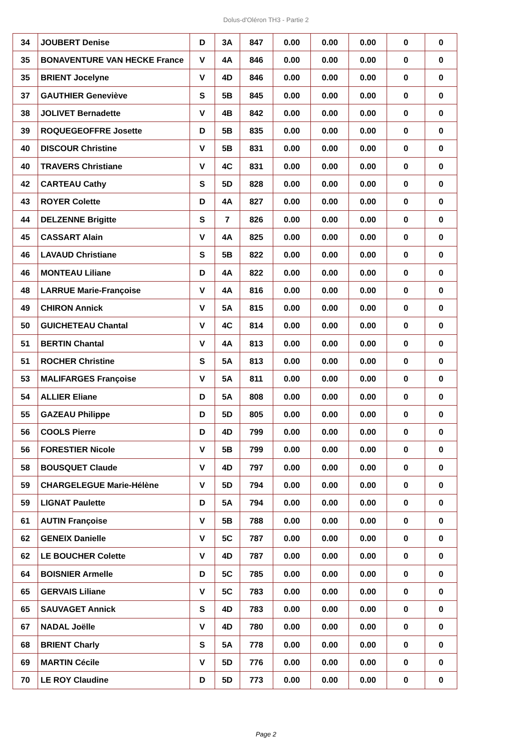Dolus-d'Oléron TH3 - Partie 2
| 34 | JOUBERT Denise | D | 3A | 847 | 0.00 | 0.00 | 0.00 | 0 | 0 |
| 35 | BONAVENTURE VAN HECKE France | V | 4A | 846 | 0.00 | 0.00 | 0.00 | 0 | 0 |
| 35 | BRIENT Jocelyne | V | 4D | 846 | 0.00 | 0.00 | 0.00 | 0 | 0 |
| 37 | GAUTHIER Geneviève | S | 5B | 845 | 0.00 | 0.00 | 0.00 | 0 | 0 |
| 38 | JOLIVET Bernadette | V | 4B | 842 | 0.00 | 0.00 | 0.00 | 0 | 0 |
| 39 | ROQUEGEOFFRE Josette | D | 5B | 835 | 0.00 | 0.00 | 0.00 | 0 | 0 |
| 40 | DISCOUR Christine | V | 5B | 831 | 0.00 | 0.00 | 0.00 | 0 | 0 |
| 40 | TRAVERS Christiane | V | 4C | 831 | 0.00 | 0.00 | 0.00 | 0 | 0 |
| 42 | CARTEAU Cathy | S | 5D | 828 | 0.00 | 0.00 | 0.00 | 0 | 0 |
| 43 | ROYER Colette | D | 4A | 827 | 0.00 | 0.00 | 0.00 | 0 | 0 |
| 44 | DELZENNE Brigitte | S | 7 | 826 | 0.00 | 0.00 | 0.00 | 0 | 0 |
| 45 | CASSART Alain | V | 4A | 825 | 0.00 | 0.00 | 0.00 | 0 | 0 |
| 46 | LAVAUD Christiane | S | 5B | 822 | 0.00 | 0.00 | 0.00 | 0 | 0 |
| 46 | MONTEAU Liliane | D | 4A | 822 | 0.00 | 0.00 | 0.00 | 0 | 0 |
| 48 | LARRUE Marie-Françoise | V | 4A | 816 | 0.00 | 0.00 | 0.00 | 0 | 0 |
| 49 | CHIRON Annick | V | 5A | 815 | 0.00 | 0.00 | 0.00 | 0 | 0 |
| 50 | GUICHETEAU Chantal | V | 4C | 814 | 0.00 | 0.00 | 0.00 | 0 | 0 |
| 51 | BERTIN Chantal | V | 4A | 813 | 0.00 | 0.00 | 0.00 | 0 | 0 |
| 51 | ROCHER Christine | S | 5A | 813 | 0.00 | 0.00 | 0.00 | 0 | 0 |
| 53 | MALIFARGES Françoise | V | 5A | 811 | 0.00 | 0.00 | 0.00 | 0 | 0 |
| 54 | ALLIER Eliane | D | 5A | 808 | 0.00 | 0.00 | 0.00 | 0 | 0 |
| 55 | GAZEAU Philippe | D | 5D | 805 | 0.00 | 0.00 | 0.00 | 0 | 0 |
| 56 | COOLS Pierre | D | 4D | 799 | 0.00 | 0.00 | 0.00 | 0 | 0 |
| 56 | FORESTIER Nicole | V | 5B | 799 | 0.00 | 0.00 | 0.00 | 0 | 0 |
| 58 | BOUSQUET Claude | V | 4D | 797 | 0.00 | 0.00 | 0.00 | 0 | 0 |
| 59 | CHARGELEGUE Marie-Hélène | V | 5D | 794 | 0.00 | 0.00 | 0.00 | 0 | 0 |
| 59 | LIGNAT Paulette | D | 5A | 794 | 0.00 | 0.00 | 0.00 | 0 | 0 |
| 61 | AUTIN Françoise | V | 5B | 788 | 0.00 | 0.00 | 0.00 | 0 | 0 |
| 62 | GENEIX Danielle | V | 5C | 787 | 0.00 | 0.00 | 0.00 | 0 | 0 |
| 62 | LE BOUCHER Colette | V | 4D | 787 | 0.00 | 0.00 | 0.00 | 0 | 0 |
| 64 | BOISNIER Armelle | D | 5C | 785 | 0.00 | 0.00 | 0.00 | 0 | 0 |
| 65 | GERVAIS Liliane | V | 5C | 783 | 0.00 | 0.00 | 0.00 | 0 | 0 |
| 65 | SAUVAGET Annick | S | 4D | 783 | 0.00 | 0.00 | 0.00 | 0 | 0 |
| 67 | NADAL Joëlle | V | 4D | 780 | 0.00 | 0.00 | 0.00 | 0 | 0 |
| 68 | BRIENT Charly | S | 5A | 778 | 0.00 | 0.00 | 0.00 | 0 | 0 |
| 69 | MARTIN Cécile | V | 5D | 776 | 0.00 | 0.00 | 0.00 | 0 | 0 |
| 70 | LE ROY Claudine | D | 5D | 773 | 0.00 | 0.00 | 0.00 | 0 | 0 |
Page 2